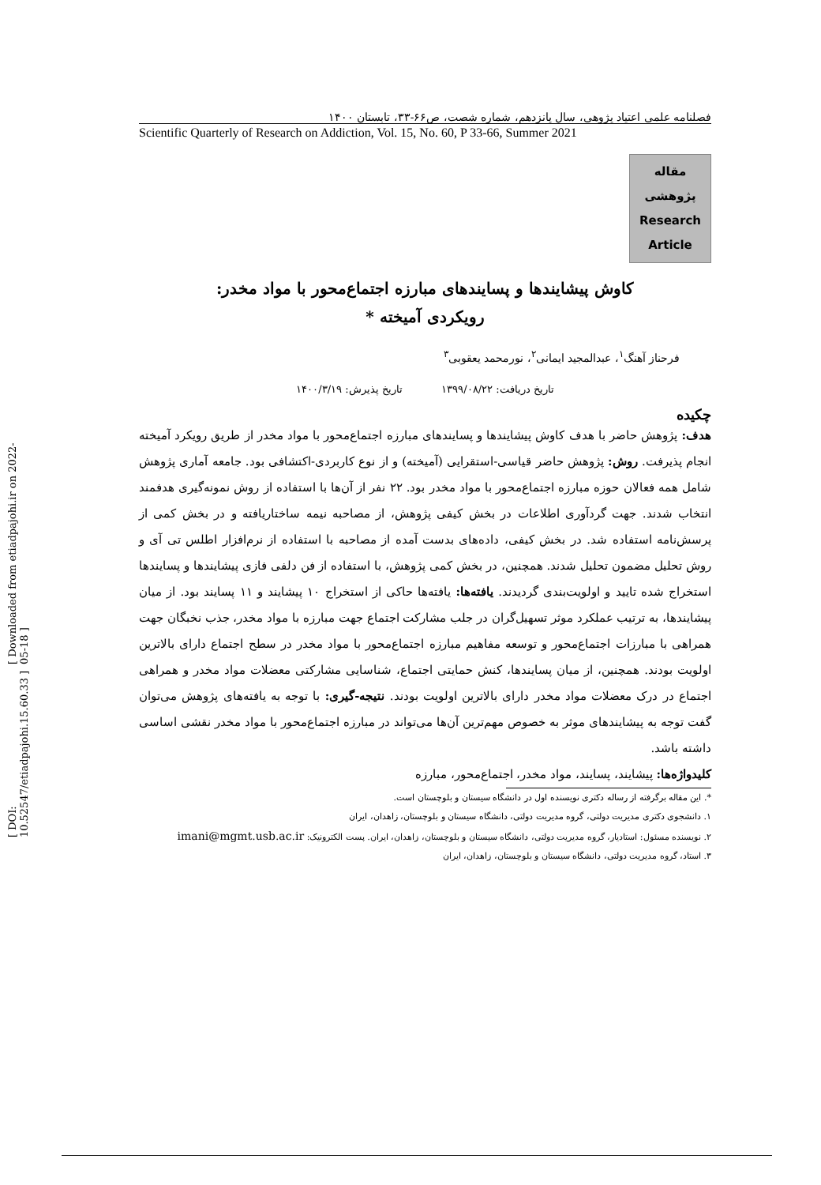[ Downloaded from etiadpajohi.ir on 2022-05-18 ]
[ DOI: 10.52547/etiadpajohi.15.60.33 ]
فصلنامه علمی اعتیاد پژوهی، سال پانزدهم، شماره شصت، ص۶۶-۳۳، تابستان ۱۴۰۰
Scientific Quarterly of Research on Addiction, Vol. 15, No. 60, P 33-66, Summer 2021
مقاله
پژوهشی
Research
Article
کاوش پیشایندها و پسایندهای مبارزه اجتماع‌محور با مواد مخدر:
رویکردی آمیخته *
فرحناز آهنگ<sup>۱</sup>، عبدالمجید ایمانی<sup>۲</sup>، نورمحمد یعقوبی<sup>۳</sup>
تاریخ دریافت: ۱۳۹۹/۰۸/۲۲ تاریخ پذیرش: ۱۴۰۰/۳/۱۹
چکیده
هدف: پژوهش حاضر با هدف کاوش پیشایندها و پسایندهای مبارزه اجتماع‌محور با مواد مخدر از طریق رویکرد آمیخته انجام پذیرفت. روش: پژوهش حاضر قیاسی-استقرایی (آمیخته) و از نوع کاربردی-اکتشافی بود. جامعه آماری پژوهش شامل همه فعالان حوزه مبارزه اجتماع‌محور با مواد مخدر بود. ۲۲ نفر از آن‌ها با استفاده از روش نمونه‌گیری هدفمند انتخاب شدند. جهت گردآوری اطلاعات در بخش کیفی پژوهش، از مصاحبه نیمه ساختاریافته و در بخش کمی از پرسش‌نامه استفاده شد. در بخش کیفی، داده‌های بدست آمده از مصاحبه با استفاده از نرم‌افزار اطلس تی آی و روش تحلیل مضمون تحلیل شدند. همچنین، در بخش کمی پژوهش، با استفاده از فن دلفی فازی پیشایندها و پسایندها استخراج شده تایید و اولویت‌بندی گردیدند. یافته‌ها: یافته‌ها حاکی از استخراج ۱۰ پیشایند و ۱۱ پسایند بود. از میان پیشایندها، به ترتیب عملکرد موثر تسهیل‌گران در جلب مشارکت اجتماع جهت مبارزه با مواد مخدر، جذب نخبگان جهت همراهی با مبارزات اجتماع‌محور و توسعه مفاهیم مبارزه اجتماع‌محور با مواد مخدر در سطح اجتماع دارای بالاترین اولویت بودند. همچنین، از میان پسایندها، کنش حمایتی اجتماع، شناسایی مشارکتی معضلات مواد مخدر و همراهی اجتماع در درک معضلات مواد مخدر دارای بالاترین اولویت بودند. نتیجه-گیری: با توجه به یافته‌های پژوهش می‌توان گفت توجه به پیشایندهای موثر به خصوص مهم‌ترین آن‌ها می‌تواند در مبارزه اجتماع‌محور با مواد مخدر نقشی اساسی داشته باشد.
کلیدواژه‌ها: پیشایند، پسایند، مواد مخدر، اجتماع‌محور، مبارزه
*. این مقاله برگرفته از رساله دکتری نویسنده اول در دانشگاه سیستان و بلوچستان است.
۱. دانشجوی دکتری مدیریت دولتی، گروه مدیریت دولتی، دانشگاه سیستان و بلوچستان، زاهدان، ایران
۲. نویسنده مسئول: استادیار، گروه مدیریت دولتی، دانشگاه سیستان و بلوچستان، زاهدان، ایران. پست الکترونیک: imani@mgmt.usb.ac.ir
۳. استاد، گروه مدیریت دولتی، دانشگاه سیستان و بلوچستان، زاهدان، ایران